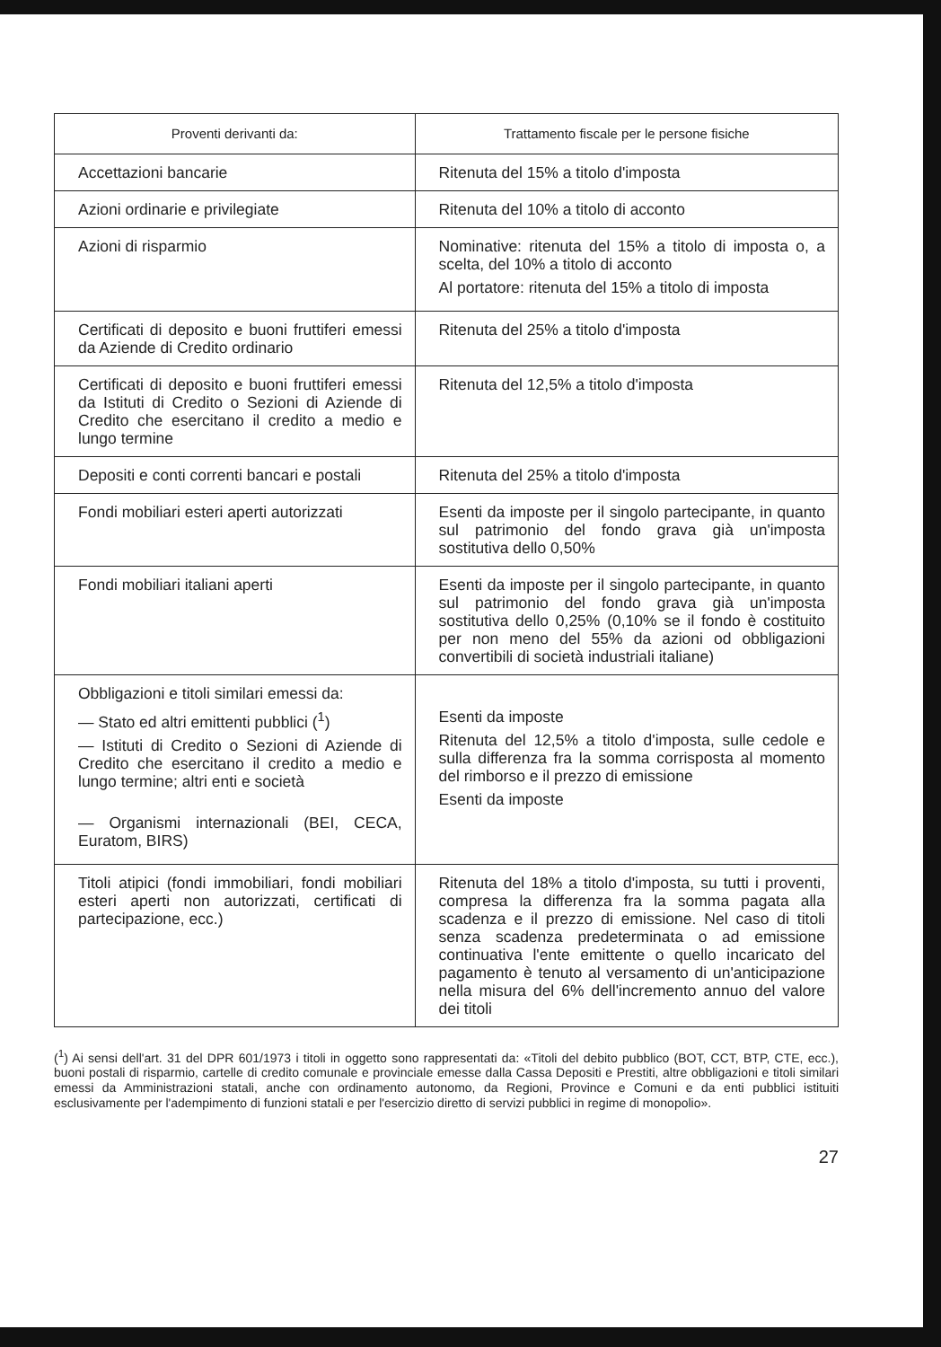| Proventi derivanti da: | Trattamento fiscale per le persone fisiche |
| --- | --- |
| Accettazioni bancarie | Ritenuta del 15% a titolo d'imposta |
| Azioni ordinarie e privilegiate | Ritenuta del 10% a titolo di acconto |
| Azioni di risparmio | Nominative: ritenuta del 15% a titolo di imposta o, a scelta, del 10% a titolo di acconto Al portatore: ritenuta del 15% a titolo di imposta |
| Certificati di deposito e buoni fruttiferi emessi da Aziende di Credito ordinario | Ritenuta del 25% a titolo d'imposta |
| Certificati di deposito e buoni fruttiferi emessi da Istituti di Credito o Sezioni di Aziende di Credito che esercitano il credito a medio e lungo termine | Ritenuta del 12,5% a titolo d'imposta |
| Depositi e conti correnti bancari e postali | Ritenuta del 25% a titolo d'imposta |
| Fondi mobiliari esteri aperti autorizzati | Esenti da imposte per il singolo partecipante, in quanto sul patrimonio del fondo grava già un'imposta sostitutiva dello 0,50% |
| Fondi mobiliari italiani aperti | Esenti da imposte per il singolo partecipante, in quanto sul patrimonio del fondo grava già un'imposta sostitutiva dello 0,25% (0,10% se il fondo è costituito per non meno del 55% da azioni od obbligazioni convertibili di società industriali italiane) |
| Obbligazioni e titoli similari emessi da: — Stato ed altri emittenti pubblici (<sup>1</sup>) — Istituti di Credito o Sezioni di Aziende di Credito che esercitano il credito a medio e lungo termine; altri enti e società — Organismi internazionali (BEI, CECA, Euratom, BIRS) | Esenti da imposte Ritenuta del 12,5% a titolo d'imposta, sulle cedole e sulla differenza fra la somma corrisposta al momento del rimborso e il prezzo di emissione Esenti da imposte |
| Titoli atipici (fondi immobiliari, fondi mobiliari esteri aperti non autorizzati, certificati di partecipazione, ecc.) | Ritenuta del 18% a titolo d'imposta, su tutti i proventi, compresa la differenza fra la somma pagata alla scadenza e il prezzo di emissione. Nel caso di titoli senza scadenza predeterminata o ad emissione continuativa l'ente emittente o quello incaricato del pagamento è tenuto al versamento di un'anticipazione nella misura del 6% dell'incremento annuo del valore dei titoli |
(<sup>1</sup>) Ai sensi dell'art. 31 del DPR 601/1973 i titoli in oggetto sono rappresentati da: «Titoli del debito pubblico (BOT, CCT, BTP, CTE, ecc.), buoni postali di risparmio, cartelle di credito comunale e provinciale emesse dalla Cassa Depositi e Prestiti, altre obbligazioni e titoli similari emessi da Amministrazioni statali, anche con ordinamento autonomo, da Regioni, Province e Comuni e da enti pubblici istituiti esclusivamente per l'adempimento di funzioni statali e per l'esercizio diretto di servizi pubblici in regime di monopolio».
27